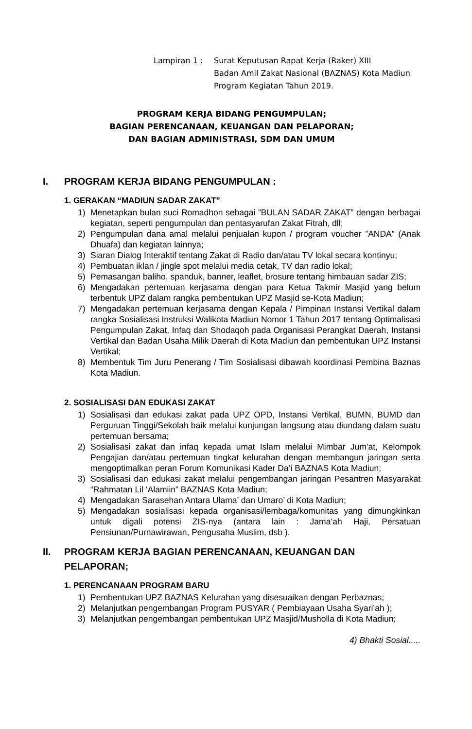Lampiran 1 : Surat Keputusan Rapat Kerja (Raker) XIII
Badan Amil Zakat Nasional (BAZNAS) Kota Madiun
Program Kegiatan Tahun 2019.
PROGRAM KERJA BIDANG PENGUMPULAN;
BAGIAN PERENCANAAN, KEUANGAN DAN PELAPORAN;
DAN BAGIAN ADMINISTRASI, SDM DAN UMUM
I. PROGRAM KERJA BIDANG PENGUMPULAN :
1. GERAKAN “MADIUN SADAR ZAKAT”
1) Menetapkan bulan suci Romadhon sebagai ”BULAN SADAR ZAKAT” dengan berbagai kegiatan, seperti pengumpulan dan pentasyarufan Zakat Fitrah, dll;
2) Pengumpulan dana amal melalui penjualan kupon / program voucher ”ANDA” (Anak Dhuafa) dan kegiatan lainnya;
3) Siaran Dialog Interaktif tentang Zakat di Radio dan/atau TV lokal secara kontinyu;
4) Pembuatan iklan / jingle spot melalui media cetak, TV dan radio lokal;
5) Pemasangan baliho, spanduk, banner, leaflet, brosure tentang himbauan sadar ZIS;
6) Mengadakan pertemuan kerjasama dengan para Ketua Takmir Masjid yang belum terbentuk UPZ dalam rangka pembentukan UPZ Masjid se-Kota Madiun;
7) Mengadakan pertemuan kerjasama dengan Kepala / Pimpinan Instansi Vertikal dalam rangka Sosialisasi Instruksi Walikota Madiun Nomor 1 Tahun 2017 tentang Optimalisasi Pengumpulan Zakat, Infaq dan Shodaqoh pada Organisasi Perangkat Daerah, Instansi Vertikal dan Badan Usaha Milik Daerah di Kota Madiun dan pembentukan UPZ Instansi Vertikal;
8) Membentuk Tim Juru Penerang / Tim Sosialisasi dibawah koordinasi Pembina Baznas Kota Madiun.
2. SOSIALISASI DAN EDUKASI ZAKAT
1) Sosialisasi dan edukasi zakat pada UPZ OPD, Instansi Vertikal, BUMN, BUMD dan Perguruan Tinggi/Sekolah baik melalui kunjungan langsung atau diundang dalam suatu pertemuan bersama;
2) Sosialisasi zakat dan infaq kepada umat Islam melalui Mimbar Jum’at, Kelompok Pengajian dan/atau pertemuan tingkat kelurahan dengan membangun jaringan serta mengoptimalkan peran Forum Komunikasi Kader Da’i BAZNAS Kota Madiun;
3) Sosialisasi dan edukasi zakat melalui pengembangan jaringan Pesantren Masyarakat “Rahmatan Lil ‘Alamiin” BAZNAS Kota Madiun;
4) Mengadakan Sarasehan Antara Ulama’ dan Umaro’ di Kota Madiun;
5) Mengadakan sosialisasi kepada organisasi/lembaga/komunitas yang dimungkinkan untuk digali potensi ZIS-nya (antara lain : Jama’ah Haji, Persatuan Pensiunan/Purnawirawan, Pengusaha Muslim, dsb ).
II. PROGRAM KERJA BAGIAN PERENCANAAN, KEUANGAN DAN PELAPORAN;
1. PERENCANAAN PROGRAM BARU
1) Pembentukan UPZ BAZNAS Kelurahan yang disesuaikan dengan Perbaznas;
2) Melanjutkan pengembangan Program PUSYAR ( Pembiayaan Usaha Syari’ah );
3) Melanjutkan pengembangan pembentukan UPZ Masjid/Musholla di Kota Madiun;
4) Bhakti Sosial.....